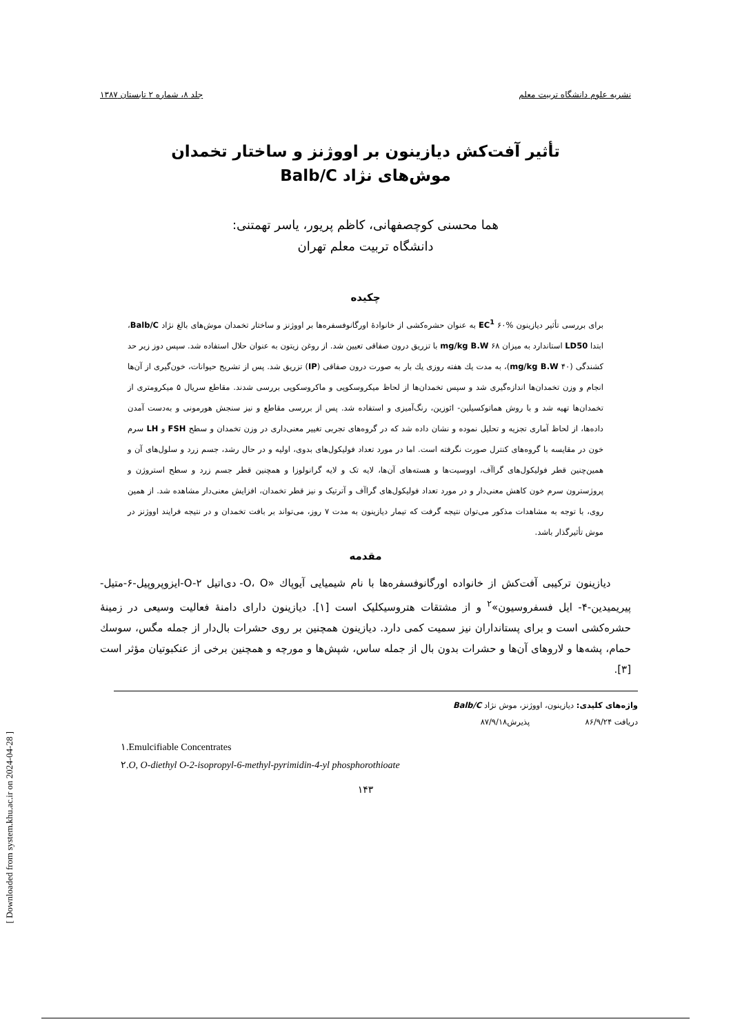نشریه علوم دانشگاه تربیت معلم جلد ۸، شماره ۲ تابستان ۱۳۸۷
تأثیر آفت‌کش دیازینون بر اووژنز و ساختار تخمدان
موش‌های نژاد Balb/C
هما محسنی کوچصفهانی، کاظم پریور، یاسر تهمتنی:
دانشگاه تربیت معلم تهران
چکیده
برای بررسی تأثیر دیازینون EC<sup>1</sup> ۶۰% به عنوان حشره‌کشی از خانوادهٔ اورگانوفسفره‌ها بر اووژنز و ساختار تخمدان موش‌های بالغ نژاد Balb/C، ابتدا LD50 استاندارد به میزان ۶۸ mg/kg B.W با تزریق درون صفاقی تعیین شد. از روغن زیتون به عنوان حلال استفاده شد. سپس دوز زیر حد کشندگی (۴۰ mg/kg B.W)، به مدت یك هفته روزی یك بار به صورت درون صفاقی (IP) تزریق شد. پس از تشریح حیوانات، خون‌گیری از آن‌ها انجام و وزن تخمدان‌ها اندازه‌گیری شد و سپس تخمدان‌ها از لحاظ میکروسکوپی و ماکروسکوپی بررسی شدند. مقاطع سریال ۵ میکرومتری از تخمدان‌ها تهیه شد و با روش هماتوکسیلین- ائوزین، رنگ‌آمیزی و استفاده شد. پس از بررسی مقاطع و نیز سنجش هورمونی و به‌دست آمدن داده‌ها، از لحاظ آماری تجزیه و تحلیل نموده و نشان داده شد که در گروه‌های تجربی تغییر معنی‌داری در وزن تخمدان و سطح FSH و LH سرم خون در مقایسه با گروه‌های کنترل صورت نگرفته است. اما در مورد تعداد فولیکول‌های بدوی، اولیه و در حال رشد، جسم زرد و سلول‌های آن و همین‌چنین قطر فولیکول‌های گراآف، اووسیت‌ها و هسته‌های آن‌ها، لایه تک و لایه گرانولوزا و همچنین قطر جسم زرد و سطح استروژن و پروژسترون سرم خون کاهش معنی‌دار و در مورد تعداد فولیکول‌های گراآف و آترتیک و نیز قطر تخمدان، افزایش معنی‌دار مشاهده شد. از همین روی، با توجه به مشاهدات مذکور می‌توان نتیجه گرفت که تیمار دیازینون به مدت ۷ روز، می‌تواند بر بافت تخمدان و در نتیجه فرایند اووژنز در موش تأثیرگذار باشد.
مقدمه
دیازینون ترکیبی آفت‌کش از خانواده اورگانوفسفره‌ها با نام شیمیایی آیوپاك «O، O- دی‌اتیل O-۲-ایزوپروپیل-۶-متیل-پیریمیدین-۴- ایل فسفروسیون»<sup>۲</sup> و از مشتقات هتروسیکلیک است [۱]. دیازینون دارای دامنهٔ فعالیت وسیعی در زمینهٔ حشره‌کشی است و برای پستانداران نیز سمیت کمی دارد. دیازینون همچنین بر روی حشرات بال‌دار از جمله مگس، سوسك حمام، پشه‌ها و لاروهای آن‌ها و حشرات بدون بال از جمله ساس، شپش‌ها و مورچه و همچنین برخی از عنکبوتیان مؤثر است [۳].
واژه‌های کلیدی: دیازینون، اووژنز، موش نژاد Balb/C
دریافت ۸۶/۹/۲۴ پذیرش۸۷/۹/۱۸
۱.Emulcifiable Concentrates
۲.O, O-diethyl O-2-isopropyl-6-methyl-pyrimidin-4-yl phosphorothioate
۱۴۳
[ Downloaded from system.khu.ac.ir on 2024-04-28 ]